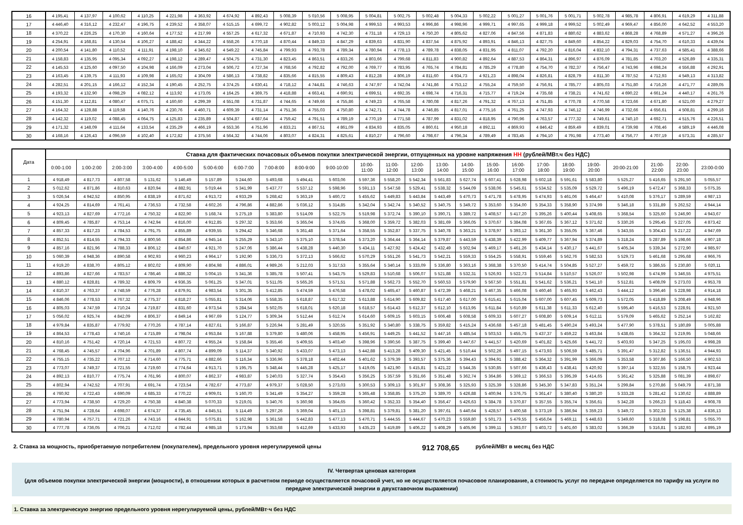| 16 | 4 195,41 | 4 137,97 | 4 100,62 | 4 110,25 | 4 221,98 | 4 363,92 | 4 674,92 | 4 892,43 | 5 008,39 | 5 010,56 | 5 008,95 | 5 004,81 | 5 002,75 | 5 002,48 | 5 004,33 | 5 002,22 | 5 001,27 | 5 001,76 | 5 001,71 | 5 002,78 | 4 985,78 | 4 806,91 | 4 619,29 | 4 311,88 |
| 17 | 4 446,40 | 4 316,12 | 4 232,47 | 4 196,75 | 4 239,52 | 4 358,07 | 4 515,15 | 4 699,72 | 4 902,82 | 5 003,12 | 5 004,98 | 4 999,53 | 4 993,53 | 4 996,86 | 4 998,96 | 4 999,71 | 4 997,65 | 4 999,18 | 4 999,52 | 5 002,49 | 4 969,47 | 4 856,00 | 4 642,52 | 4 553,20 |
| 18 | 4 370,22 | 4 226,25 | 4 170,30 | 4 160,64 | 4 177,52 | 4 217,99 | 4 557,25 | 4 617,32 | 4 671,87 | 4 710,93 | 4 742,30 | 4 731,18 | 4 729,13 | 4 750,20 | 4 805,62 | 4 827,06 | 4 847,56 | 4 871,83 | 4 880,62 | 4 883,62 | 4 868,28 | 4 768,89 | 4 571,27 | 4 396,26 |
| 19 | 4 254,91 | 4 168,81 | 4 130,54 | 4 106,27 | 4 188,42 | 4 344,22 | 4 558,26 | 4 770,18 | 4 870,44 | 4 849,33 | 4 847,29 | 4 839,63 | 4 831,90 | 4 837,54 | 4 875,92 | 4 893,91 | 4 846,13 | 4 827,75 | 4 849,60 | 4 854,22 | 4 829,03 | 4 754,70 | 4 610,33 | 4 439,04 |
| 20 | 4 200,54 | 4 141,80 | 4 110,52 | 4 111,91 | 4 198,10 | 4 345,62 | 4 549,22 | 4 745,84 | 4 799,93 | 4 793,78 | 4 789,34 | 4 780,94 | 4 778,13 | 4 789,78 | 4 838,05 | 4 831,95 | 4 811,07 | 4 792,20 | 4 816,04 | 4 832,10 | 4 794,31 | 4 737,63 | 4 585,41 | 4 388,66 |
| 21 | 4 158,83 | 4 135,95 | 4 095,34 | 4 092,27 | 4 198,12 | 4 289,47 | 4 504,75 | 4 731,30 | 4 823,45 | 4 863,51 | 4 833,26 | 4 803,66 | 4 799,68 | 4 811,83 | 4 900,82 | 4 892,64 | 4 887,53 | 4 864,31 | 4 896,97 | 4 876,09 | 4 781,85 | 4 703,20 | 4 526,89 | 4 335,31 |
| 22 | 4 145,53 | 4 125,60 | 4 097,50 | 4 104,98 | 4 166,09 | 4 273,04 | 4 506,72 | 4 727,34 | 4 768,56 | 4 792,82 | 4 792,00 | 4 769,77 | 4 783,95 | 4 765,74 | 4 784,81 | 4 785,29 | 4 778,80 | 4 754,70 | 4 782,37 | 4 756,47 | 4 743,96 | 4 698,24 | 4 556,88 | 4 292,91 |
| 23 | 4 163,45 | 4 139,75 | 4 111,93 | 4 109,98 | 4 165,02 | 4 304,09 | 4 586,13 | 4 738,82 | 4 835,66 | 4 815,55 | 4 809,43 | 4 812,28 | 4 806,19 | 4 811,60 | 4 934,73 | 4 921,23 | 4 898,04 | 4 826,81 | 4 828,79 | 4 811,30 | 4 787,52 | 4 712,93 | 4 549,13 | 4 313,82 |
| 24 | 4 282,51 | 4 201,15 | 4 166,12 | 4 152,34 | 4 190,45 | 4 252,75 | 4 374,25 | 4 630,41 | 4 718,12 | 4 744,81 | 4 746,63 | 4 747,97 | 4 742,04 | 4 741,86 | 4 753,12 | 4 755,24 | 4 759,50 | 4 756,91 | 4 785,77 | 4 805,03 | 4 751,80 | 4 716,26 | 4 471,77 | 4 289,05 |
| 25 | 4 193,32 | 4 132,90 | 4 098,29 | 4 082,12 | 4 113,92 | 4 173,05 | 4 164,25 | 4 369,75 | 4 418,88 | 4 663,41 | 4 690,91 | 4 699,51 | 4 692,35 | 4 698,74 | 4 716,31 | 4 715,77 | 4 719,24 | 4 735,68 | 4 738,21 | 4 741,62 | 4 690,22 | 4 661,24 | 4 440,17 | 4 261,76 |
| 26 | 4 151,30 | 4 112,81 | 4 080,47 | 4 075,71 | 4 160,60 | 4 299,39 | 4 551,08 | 4 731,87 | 4 744,65 | 4 749,66 | 4 755,86 | 4 749,23 | 4 765,58 | 4 780,08 | 4 817,26 | 4 791,32 | 4 767,13 | 4 751,85 | 4 770,78 | 4 770,58 | 4 723,66 | 4 671,80 | 4 521,00 | 4 279,27 |
| 27 | 4 164,32 | 4 128,88 | 4 119,58 | 4 140,76 | 4 230,76 | 4 460,71 | 4 609,39 | 4 731,14 | 4 751,36 | 4 755,03 | 4 750,80 | 4 742,71 | 4 744,78 | 4 746,85 | 4 817,01 | 4 775,16 | 4 761,25 | 4 747,93 | 4 746,12 | 4 746,99 | 4 732,66 | 4 656,61 | 4 508,81 | 4 299,16 |
| 28 | 4 142,32 | 4 119,02 | 4 088,45 | 4 064,75 | 4 125,83 | 4 235,89 | 4 504,87 | 4 687,64 | 4 759,42 | 4 791,51 | 4 789,19 | 4 770,19 | 4 771,58 | 4 787,99 | 4 831,02 | 4 818,95 | 4 790,96 | 4 763,57 | 4 777,32 | 4 749,61 | 4 740,10 | 4 692,71 | 4 515,76 | 4 226,51 |
| 29 | 4 171,32 | 4 148,09 | 4 111,64 | 4 133,54 | 4 235,29 | 4 466,19 | 4 553,36 | 4 751,96 | 4 833,21 | 4 867,51 | 4 861,09 | 4 834,93 | 4 835,05 | 4 860,61 | 4 950,18 | 4 892,11 | 4 869,93 | 4 846,42 | 4 859,49 | 4 839,01 | 4 739,98 | 4 708,46 | 4 589,19 | 4 446,08 |
| 30 | 4 168,16 | 4 126,43 | 4 096,59 | 4 102,40 | 4 172,82 | 4 375,56 | 4 564,32 | 4 744,06 | 4 803,07 | 4 824,31 | 4 825,61 | 4 810,27 | 4 796,60 | 4 798,67 | 4 796,34 | 4 789,49 | 4 783,45 | 4 794,10 | 4 791,98 | 4 773,40 | 4 756,77 | 4 707,19 | 4 573,31 | 4 285,57 |
| Дата | Ставка для фактических почасовых объемов покупки электрической энергии, отпущенных на уровне напряжения НН (рублей/МВт.ч без НДС) | | | | | | | | | | | | | | | | | | | | | | | |
| --- | --- | --- | --- | --- | --- | --- | --- | --- | --- | --- | --- | --- | --- | --- | --- | --- | --- | --- | --- | --- | --- | --- | --- | --- |
| | 0:00-1:00 | 1:00-2:00 | 2:00-3:00 | 3:00-4:00 | 4:00-5:00 | 5:00-6:00 | 6:00-7:00 | 7:00-8:00 | 8:00-9:00 | 9:00-10:00 | 10:00- 11:00 | 11:00- 12:00 | 12:00- 13:00 | 13:00- 14:00 | 14:00- 15:00 | 15:00- 16:00 | 16:00- 17:00 | 17:00- 18:00 | 18:00- 19:00 | 19:00- 20:00 | 20:00-21:00 | 21:00- 22:00 | 22:00- 23:00 | 23:00-0:00 |
| 1 | 4 918,49 | 4 817,73 | 4 807,58 | 5 131,62 | 5 146,49 | 5 157,89 | 5 244,60 | 5 493,68 | 5 494,41 | 5 603,06 | 5 597,36 | 5 558,20 | 5 542,34 | 5 561,83 | 5 627,74 | 5 607,41 | 5 628,98 | 5 602,18 | 5 591,61 | 5 583,80 | 5 525,27 | 5 416,65 | 5 291,50 | 5 055,57 |
| 2 | 5 012,62 | 4 871,86 | 4 810,63 | 4 820,94 | 4 882,91 | 5 019,44 | 5 341,99 | 5 437,77 | 5 537,12 | 5 598,96 | 5 591,13 | 5 547,58 | 5 529,41 | 5 538,32 | 5 544,09 | 5 538,06 | 5 545,61 | 5 534,52 | 5 535,09 | 5 529,72 | 5 496,19 | 5 472,47 | 5 368,33 | 5 075,35 |
| 3 | 5 026,54 | 4 942,52 | 4 850,95 | 4 838,19 | 4 871,62 | 4 913,72 | 4 933,29 | 5 268,42 | 5 363,19 | 5 460,72 | 5 455,62 | 5 449,83 | 5 443,84 | 5 443,49 | 5 470,73 | 5 471,78 | 5 478,95 | 5 474,93 | 5 461,06 | 5 464,47 | 5 410,08 | 5 376,17 | 5 289,59 | 4 987,13 |
| 4 | 4 924,25 | 4 814,69 | 4 761,41 | 4 736,53 | 4 732,58 | 4 602,26 | 4 796,86 | 4 882,86 | 5 036,12 | 5 314,85 | 5 342,04 | 5 342,74 | 5 340,52 | 5 340,75 | 5 349,72 | 5 353,60 | 5 354,00 | 5 354,33 | 5 358,90 | 5 374,99 | 5 346,18 | 5 331,89 | 5 262,52 | 4 944,14 |
| 5 | 4 923,13 | 4 827,69 | 4 772,16 | 4 750,32 | 4 822,90 | 5 168,74 | 5 275,19 | 5 383,80 | 5 514,09 | 5 522,75 | 5 519,98 | 5 372,74 | 5 390,10 | 5 390,71 | 5 389,72 | 5 408,57 | 5 417,20 | 5 395,26 | 5 400,44 | 5 408,65 | 5 368,54 | 5 325,60 | 5 246,90 | 4 943,67 |
| 6 | 4 809,45 | 4 785,87 | 4 753,14 | 4 742,94 | 4 816,00 | 4 912,85 | 5 297,32 | 5 353,66 | 5 365,04 | 5 374,65 | 5 368,00 | 5 359,72 | 5 382,03 | 5 381,69 | 5 366,05 | 5 370,67 | 5 384,08 | 5 367,65 | 5 367,12 | 5 371,62 | 5 330,26 | 5 295,45 | 5 227,05 | 4 873,42 |
| 7 | 4 857,33 | 4 817,23 | 4 784,53 | 4 791,75 | 4 855,89 | 4 939,55 | 5 294,42 | 5 346,68 | 5 361,48 | 5 371,64 | 5 358,55 | 5 352,87 | 5 337,75 | 5 340,78 | 5 363,21 | 5 378,97 | 5 393,12 | 5 361,30 | 5 355,05 | 5 367,46 | 5 343,55 | 5 304,43 | 5 217,22 | 4 947,69 |
| 8 | 4 852,51 | 4 814,55 | 4 794,33 | 4 800,56 | 4 854,86 | 4 945,14 | 5 255,29 | 5 343,10 | 5 375,10 | 5 378,54 | 5 373,20 | 5 364,44 | 5 364,14 | 5 379,87 | 5 443,59 | 5 438,39 | 5 422,99 | 5 409,77 | 5 367,94 | 5 374,89 | 5 318,24 | 5 287,89 | 5 198,66 | 4 907,18 |
| 9 | 4 857,16 | 4 821,96 | 4 788,33 | 4 806,12 | 4 840,67 | 4 921,70 | 5 247,06 | 5 386,44 | 5 438,28 | 5 440,30 | 5 434,11 | 5 427,92 | 5 424,42 | 5 432,49 | 5 502,94 | 5 469,17 | 5 461,26 | 5 434,14 | 5 430,17 | 5 441,67 | 5 405,34 | 5 339,34 | 5 272,90 | 4 985,97 |
| 10 | 5 060,39 | 4 948,36 | 4 890,58 | 4 902,93 | 4 960,23 | 4 964,17 | 5 192,90 | 5 336,73 | 5 372,13 | 5 566,62 | 5 570,29 | 5 551,26 | 5 541,73 | 5 542,21 | 5 559,33 | 5 554,25 | 5 558,91 | 5 559,46 | 5 562,76 | 5 582,53 | 5 529,73 | 5 461,68 | 5 295,68 | 4 966,76 |
| 11 | 4 919,20 | 4 838,70 | 4 805,12 | 4 802,02 | 4 809,90 | 4 804,98 | 4 886,01 | 4 989,26 | 5 212,03 | 5 317,53 | 5 355,64 | 5 340,14 | 5 333,09 | 5 336,80 | 5 363,16 | 5 368,38 | 5 370,50 | 5 414,74 | 5 504,85 | 5 527,27 | 5 459,72 | 5 386,55 | 5 230,80 | 5 020,11 |
| 12 | 4 893,86 | 4 827,66 | 4 783,57 | 4 786,46 | 4 886,32 | 5 004,15 | 5 341,36 | 5 385,78 | 5 507,41 | 5 543,75 | 5 529,83 | 5 510,68 | 5 506,07 | 5 521,88 | 5 532,31 | 5 526,93 | 5 522,73 | 5 514,84 | 5 510,57 | 5 526,07 | 5 502,98 | 5 474,99 | 5 346,55 | 4 975,51 |
| 13 | 4 880,12 | 4 828,81 | 4 789,32 | 4 809,79 | 4 936,35 | 5 061,25 | 5 347,01 | 5 511,05 | 5 565,26 | 5 571,51 | 5 571,88 | 5 562,73 | 5 552,70 | 5 560,53 | 5 579,90 | 5 567,50 | 5 551,81 | 5 541,62 | 5 536,21 | 5 541,10 | 5 512,81 | 5 408,09 | 5 273,03 | 4 953,78 |
| 14 | 4 810,37 | 4 763,37 | 4 748,59 | 4 776,28 | 4 879,91 | 4 983,54 | 5 301,35 | 5 412,85 | 5 474,59 | 5 476,58 | 5 478,02 | 5 465,47 | 5 460,87 | 5 472,39 | 5 468,21 | 5 467,35 | 5 466,08 | 5 460,46 | 5 465,93 | 5 462,43 | 5 444,12 | 5 396,46 | 5 228,98 | 4 914,18 |
| 15 | 4 846,06 | 4 778,53 | 4 767,32 | 4 775,37 | 4 818,27 | 5 055,81 | 5 314,06 | 5 558,35 | 5 618,87 | 5 617,32 | 5 613,88 | 5 614,90 | 5 609,82 | 5 617,40 | 5 617,00 | 5 615,41 | 5 615,04 | 5 607,00 | 5 607,45 | 5 609,73 | 5 572,05 | 5 418,89 | 5 208,49 | 4 948,96 |
| 16 | 4 805,03 | 4 747,59 | 4 710,24 | 4 719,87 | 4 831,60 | 4 973,54 | 5 284,54 | 5 502,05 | 5 618,01 | 5 620,18 | 5 618,57 | 5 614,43 | 5 612,37 | 5 612,10 | 5 613,95 | 5 611,84 | 5 610,89 | 5 611,38 | 5 611,33 | 5 612,40 | 5 595,40 | 5 416,53 | 5 228,91 | 4 921,50 |
| 17 | 5 056,02 | 4 925,74 | 4 842,09 | 4 806,37 | 4 849,14 | 4 967,69 | 5 124,77 | 5 309,34 | 5 512,44 | 5 612,74 | 5 614,60 | 5 609,15 | 5 603,15 | 5 606,48 | 5 608,58 | 5 609,33 | 5 607,27 | 5 608,80 | 5 609,14 | 5 612,11 | 5 579,09 | 5 465,62 | 5 252,14 | 5 162,82 |
| 18 | 4 979,84 | 4 835,87 | 4 779,92 | 4 770,26 | 4 787,14 | 4 827,61 | 5 166,87 | 5 226,94 | 5 281,49 | 5 320,55 | 5 351,92 | 5 340,80 | 5 338,75 | 5 359,82 | 5 415,24 | 5 436,68 | 5 457,18 | 5 481,45 | 5 490,24 | 5 493,24 | 5 477,90 | 5 378,51 | 5 180,89 | 5 005,88 |
| 19 | 4 864,53 | 4 778,43 | 4 740,16 | 4 715,89 | 4 798,04 | 4 953,84 | 5 167,88 | 5 379,80 | 5 480,06 | 5 458,95 | 5 456,91 | 5 449,25 | 5 441,52 | 5 447,16 | 5 485,54 | 5 503,53 | 5 455,75 | 5 437,37 | 5 459,22 | 5 463,84 | 5 438,65 | 5 364,32 | 5 219,95 | 5 048,66 |
| 20 | 4 810,16 | 4 751,42 | 4 720,14 | 4 721,53 | 4 807,72 | 4 955,24 | 5 158,84 | 5 355,46 | 5 409,55 | 5 403,40 | 5 398,96 | 5 390,56 | 5 387,75 | 5 399,40 | 5 447,67 | 5 441,57 | 5 420,69 | 5 401,82 | 5 425,66 | 5 441,72 | 5 403,93 | 5 347,25 | 5 195,03 | 4 998,28 |
| 21 | 4 768,45 | 4 745,57 | 4 704,96 | 4 701,89 | 4 807,74 | 4 899,09 | 5 114,37 | 5 340,92 | 5 433,07 | 5 473,13 | 5 442,88 | 5 413,28 | 5 409,30 | 5 421,45 | 5 510,44 | 5 502,26 | 5 497,15 | 5 473,93 | 5 506,59 | 5 485,71 | 5 391,47 | 5 312,82 | 5 136,51 | 4 944,93 |
| 22 | 4 755,15 | 4 735,22 | 4 707,12 | 4 714,60 | 4 775,71 | 4 882,66 | 5 116,34 | 5 336,96 | 5 378,18 | 5 402,44 | 5 401,62 | 5 379,39 | 5 393,57 | 5 375,36 | 5 394,43 | 5 394,91 | 5 388,42 | 5 364,32 | 5 391,99 | 5 366,09 | 5 353,58 | 5 307,86 | 5 166,50 | 4 902,53 |
| 23 | 4 773,07 | 4 749,37 | 4 721,55 | 4 719,60 | 4 774,64 | 4 913,71 | 5 195,75 | 5 348,44 | 5 445,28 | 5 425,17 | 5 419,05 | 5 421,90 | 5 415,81 | 5 421,22 | 5 544,35 | 5 530,85 | 5 507,66 | 5 436,43 | 5 438,41 | 5 420,92 | 5 397,14 | 5 322,55 | 5 158,75 | 4 923,44 |
| 24 | 4 892,13 | 4 810,77 | 4 775,74 | 4 761,96 | 4 800,07 | 4 862,37 | 4 983,87 | 5 240,03 | 5 327,74 | 5 354,43 | 5 356,25 | 5 357,59 | 5 351,66 | 5 351,48 | 5 362,74 | 5 364,86 | 5 369,12 | 5 366,53 | 5 395,39 | 5 414,65 | 5 361,42 | 5 325,88 | 5 081,39 | 4 898,67 |
| 25 | 4 802,94 | 4 742,52 | 4 707,91 | 4 691,74 | 4 723,54 | 4 782,67 | 4 773,87 | 4 979,37 | 5 028,50 | 5 273,03 | 5 300,53 | 5 309,13 | 5 301,97 | 5 308,36 | 5 325,93 | 5 325,39 | 5 328,86 | 5 345,30 | 5 347,83 | 5 351,24 | 5 299,84 | 5 270,86 | 5 049,79 | 4 871,38 |
| 26 | 4 760,92 | 4 722,43 | 4 690,09 | 4 685,33 | 4 770,22 | 4 909,01 | 5 160,70 | 5 341,49 | 5 354,27 | 5 359,28 | 5 365,48 | 5 358,85 | 5 375,20 | 5 389,70 | 5 426,88 | 5 400,94 | 5 376,75 | 5 361,47 | 5 380,40 | 5 380,20 | 5 333,28 | 5 281,42 | 5 130,62 | 4 888,89 |
| 27 | 4 773,94 | 4 738,50 | 4 729,20 | 4 750,38 | 4 840,38 | 5 070,33 | 5 219,01 | 5 340,76 | 5 360,98 | 5 364,65 | 5 360,42 | 5 352,33 | 5 354,40 | 5 356,47 | 5 426,63 | 5 384,78 | 5 370,87 | 5 357,55 | 5 355,74 | 5 356,61 | 5 342,28 | 5 266,23 | 5 118,43 | 4 908,78 |
| 28 | 4 751,94 | 4 728,64 | 4 698,07 | 4 674,37 | 4 735,45 | 4 845,51 | 5 114,49 | 5 297,26 | 5 369,04 | 5 401,13 | 5 398,81 | 5 379,81 | 5 381,20 | 5 397,61 | 5 440,64 | 5 428,57 | 5 400,58 | 5 373,19 | 5 386,94 | 5 359,23 | 5 349,72 | 5 302,33 | 5 125,38 | 4 836,13 |
| 29 | 4 780,94 | 4 757,71 | 4 721,26 | 4 743,16 | 4 844,91 | 5 075,81 | 5 162,98 | 5 361,58 | 5 442,83 | 5 477,13 | 5 470,71 | 5 444,55 | 5 444,67 | 5 470,23 | 5 559,80 | 5 501,73 | 5 479,55 | 5 456,04 | 5 469,11 | 5 448,63 | 5 349,60 | 5 318,08 | 5 198,81 | 5 055,70 |
| 30 | 4 777,78 | 4 736,05 | 4 706,21 | 4 712,02 | 4 782,44 | 4 985,18 | 5 173,94 | 5 353,68 | 5 412,69 | 5 433,93 | 5 435,23 | 5 419,89 | 5 406,22 | 5 408,29 | 5 405,96 | 5 399,11 | 5 393,07 | 5 403,72 | 5 401,60 | 5 383,02 | 5 366,39 | 5 316,81 | 5 182,93 | 4 895,19 |
2. Ставка за мощность, приобретаемую потребителем (покупателем), предельного уровня нерегулируемой цены 912 708,65 рублей/МВт в месяц без НДС
IV. Четвертая ценовая категория
(для объемов покупки электрической энергии (мощности), в отношении которых в расчетном периоде осуществляется почасовой учет, но не осуществляется почасовое планирование, а стоимость услуг по передаче определяется по тарифу на услуги по передаче электрической энергии в двухставочном выражении)
1. Ставка за электрическую энергию предельного уровня нерегулируемой цены, рублей/МВт·ч без НДС